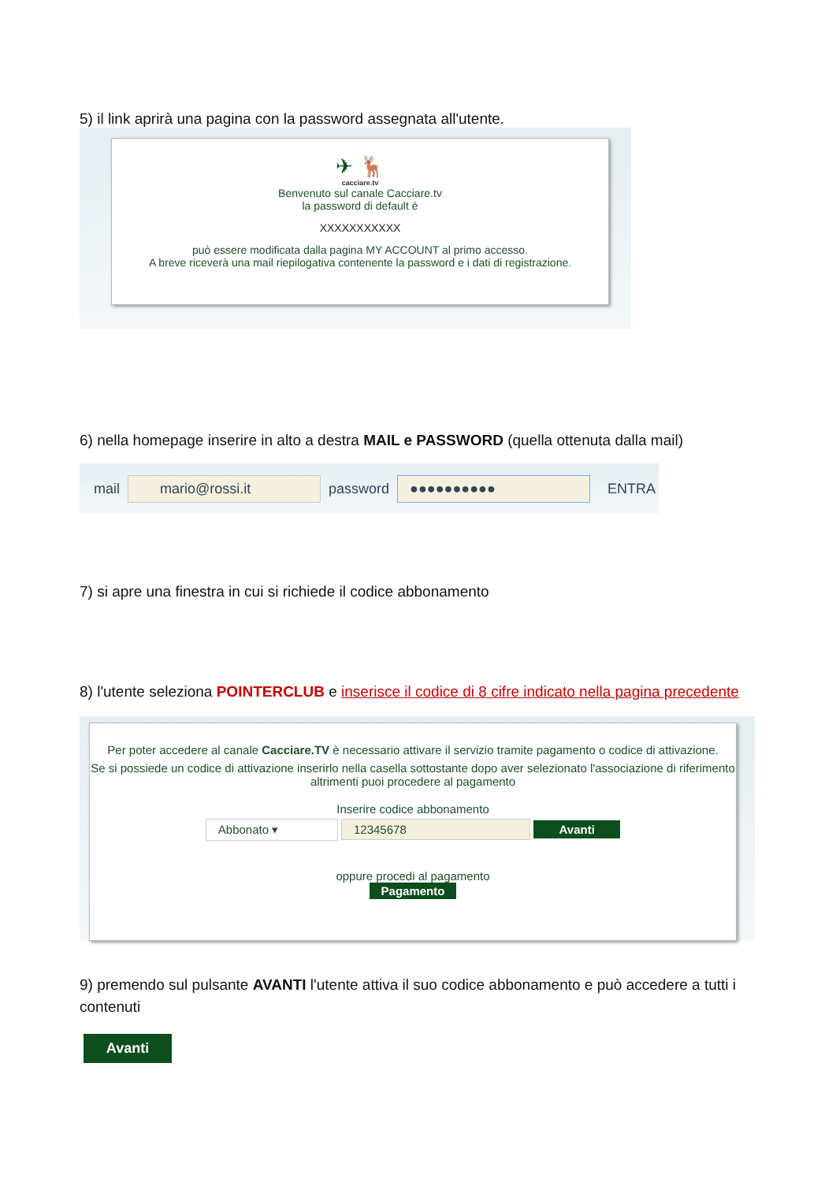5) il link aprirà una pagina con la password assegnata all'utente.
✈ 🦌
cacciare.tv
Benvenuto sul canale Cacciare.tv
la password di default è
XXXXXXXXXXX
può essere modificata dalla pagina MY ACCOUNT al primo accesso.
A breve riceverà una mail riepilogativa contenente la password e i dati di registrazione.
6) nella homepage inserire in alto a destra MAIL e PASSWORD (quella ottenuta dalla mail)
mail mario@rossi.it password ●●●●●●●●●● ENTRA
7) si apre una finestra in cui si richiede il codice abbonamento
8) l'utente seleziona POINTERCLUB e inserisce il codice di 8 cifre indicato nella pagina precedente
Per poter accedere al canale Cacciare.TV è necessario attivare il servizio tramite pagamento o codice di attivazione.
Se si possiede un codice di attivazione inserirlo nella casella sottostante dopo aver selezionato l'associazione di riferimento altrimenti puoi procedere al pagamento
Inserire codice abbonamento
Abbonato ▾ 12345678 Avanti
oppure procedi al pagamento
Pagamento
9) premendo sul pulsante AVANTI l'utente attiva il suo codice abbonamento e può accedere a tutti i contenuti
Avanti